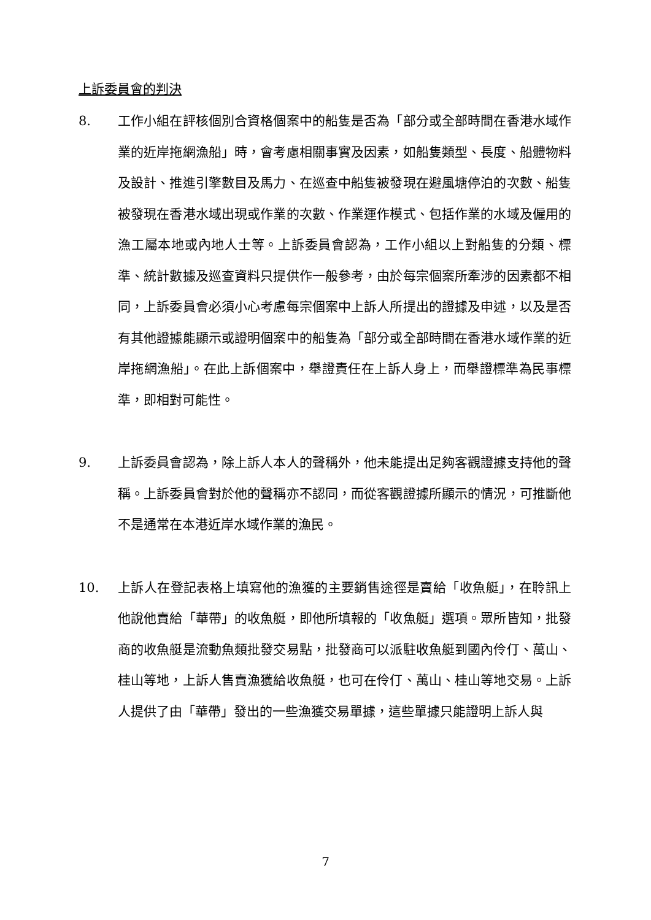上訴委員會的判決
8. 工作小組在評核個別合資格個案中的船隻是否為「部分或全部時間在香港水域作業的近岸拖網漁船」時，會考慮相關事實及因素，如船隻類型、長度、船體物料及設計、推進引擎數目及馬力、在巡查中船隻被發現在避風塘停泊的次數、船隻被發現在香港水域出現或作業的次數、作業運作模式、包括作業的水域及僱用的漁工屬本地或內地人士等。上訴委員會認為，工作小組以上對船隻的分類、標準、統計數據及巡查資料只提供作一般參考，由於每宗個案所牽涉的因素都不相同，上訴委員會必須小心考慮每宗個案中上訴人所提出的證據及申述，以及是否有其他證據能顯示或證明個案中的船隻為「部分或全部時間在香港水域作業的近岸拖網漁船」。在此上訴個案中，舉證責任在上訴人身上，而舉證標準為民事標準，即相對可能性。
9. 上訴委員會認為，除上訴人本人的聲稱外，他未能提出足夠客觀證據支持他的聲稱。上訴委員會對於他的聲稱亦不認同，而從客觀證據所顯示的情況，可推斷他不是通常在本港近岸水域作業的漁民。
10. 上訴人在登記表格上填寫他的漁獲的主要銷售途徑是賣給「收魚艇」，在聆訊上他說他賣給「華帶」的收魚艇，即他所填報的「收魚艇」選項。眾所皆知，批發商的收魚艇是流動魚類批發交易點，批發商可以派駐收魚艇到國內伶仃、萬山、桂山等地，上訴人售賣漁獲給收魚艇，也可在伶仃、萬山、桂山等地交易。上訴人提供了由「華帶」發出的一些漁獲交易單據，這些單據只能證明上訴人與
7